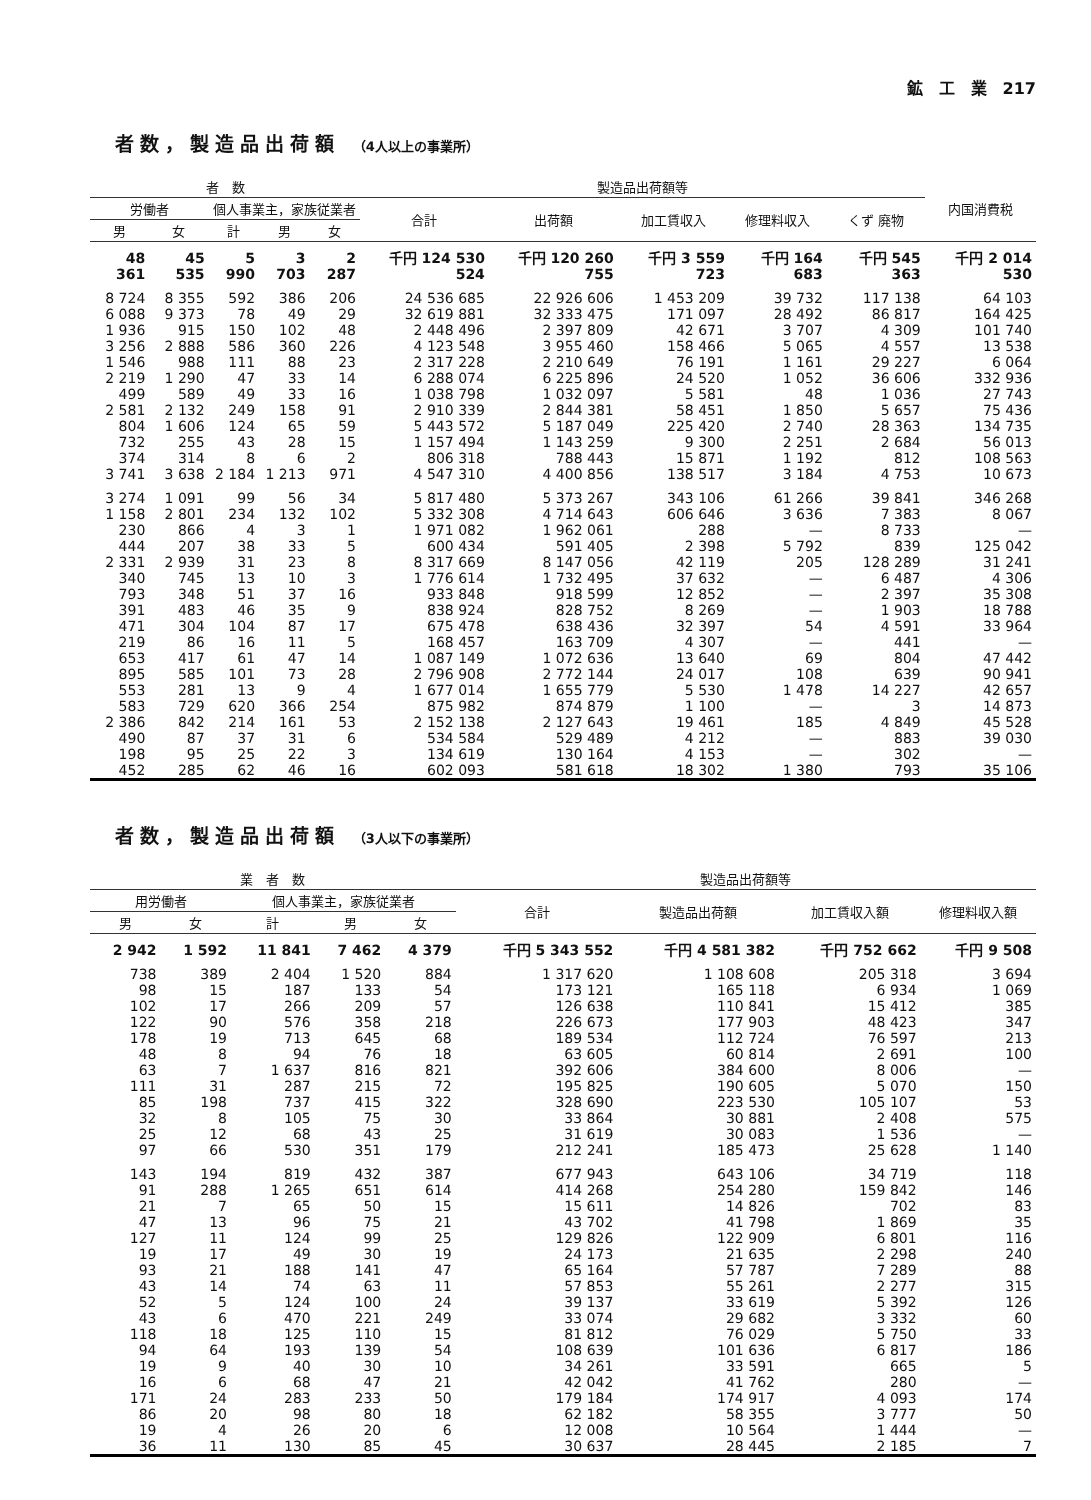鉱　工　業　217
者数，製造品出荷額 （4人以上の事業所）
| 者 数 | | | | | 製造品出荷額等 | | | | | 内国消費税 |
| --- | --- | --- | --- | --- | --- | --- | --- | --- | --- | --- |
| 労働者 | | 個人事業主，家族従業者 | | | 合計 | 出荷額 | 加工賃収入 | 修理料収入 | くず 廃物 | |
| 男 | 女 | 計 | 男 | 女 | | | | | | |
| 48 361 | 45 535 | 5 990 | 3 703 | 2 287 | 千円 124 530 524 | 千円 120 260 755 | 千円 3 559 723 | 千円 164 683 | 千円 545 363 | 千円 2 014 530 |
| 8 724 | 8 355 | 592 | 386 | 206 | 24 536 685 | 22 926 606 | 1 453 209 | 39 732 | 117 138 | 64 103 |
| 6 088 | 9 373 | 78 | 49 | 29 | 32 619 881 | 32 333 475 | 171 097 | 28 492 | 86 817 | 164 425 |
| 1 936 | 915 | 150 | 102 | 48 | 2 448 496 | 2 397 809 | 42 671 | 3 707 | 4 309 | 101 740 |
| 3 256 | 2 888 | 586 | 360 | 226 | 4 123 548 | 3 955 460 | 158 466 | 5 065 | 4 557 | 13 538 |
| 1 546 | 988 | 111 | 88 | 23 | 2 317 228 | 2 210 649 | 76 191 | 1 161 | 29 227 | 6 064 |
| 2 219 | 1 290 | 47 | 33 | 14 | 6 288 074 | 6 225 896 | 24 520 | 1 052 | 36 606 | 332 936 |
| 499 | 589 | 49 | 33 | 16 | 1 038 798 | 1 032 097 | 5 581 | 48 | 1 036 | 27 743 |
| 2 581 | 2 132 | 249 | 158 | 91 | 2 910 339 | 2 844 381 | 58 451 | 1 850 | 5 657 | 75 436 |
| 804 | 1 606 | 124 | 65 | 59 | 5 443 572 | 5 187 049 | 225 420 | 2 740 | 28 363 | 134 735 |
| 732 | 255 | 43 | 28 | 15 | 1 157 494 | 1 143 259 | 9 300 | 2 251 | 2 684 | 56 013 |
| 374 | 314 | 8 | 6 | 2 | 806 318 | 788 443 | 15 871 | 1 192 | 812 | 108 563 |
| 3 741 | 3 638 | 2 184 | 1 213 | 971 | 4 547 310 | 4 400 856 | 138 517 | 3 184 | 4 753 | 10 673 |
| 3 274 | 1 091 | 99 | 56 | 34 | 5 817 480 | 5 373 267 | 343 106 | 61 266 | 39 841 | 346 268 |
| 1 158 | 2 801 | 234 | 132 | 102 | 5 332 308 | 4 714 643 | 606 646 | 3 636 | 7 383 | 8 067 |
| 230 | 866 | 4 | 3 | 1 | 1 971 082 | 1 962 061 | 288 | — | 8 733 | — |
| 444 | 207 | 38 | 33 | 5 | 600 434 | 591 405 | 2 398 | 5 792 | 839 | 125 042 |
| 2 331 | 2 939 | 31 | 23 | 8 | 8 317 669 | 8 147 056 | 42 119 | 205 | 128 289 | 31 241 |
| 340 | 745 | 13 | 10 | 3 | 1 776 614 | 1 732 495 | 37 632 | — | 6 487 | 4 306 |
| 793 | 348 | 51 | 37 | 16 | 933 848 | 918 599 | 12 852 | — | 2 397 | 35 308 |
| 391 | 483 | 46 | 35 | 9 | 838 924 | 828 752 | 8 269 | — | 1 903 | 18 788 |
| 471 | 304 | 104 | 87 | 17 | 675 478 | 638 436 | 32 397 | 54 | 4 591 | 33 964 |
| 219 | 86 | 16 | 11 | 5 | 168 457 | 163 709 | 4 307 | — | 441 | — |
| 653 | 417 | 61 | 47 | 14 | 1 087 149 | 1 072 636 | 13 640 | 69 | 804 | 47 442 |
| 895 | 585 | 101 | 73 | 28 | 2 796 908 | 2 772 144 | 24 017 | 108 | 639 | 90 941 |
| 553 | 281 | 13 | 9 | 4 | 1 677 014 | 1 655 779 | 5 530 | 1 478 | 14 227 | 42 657 |
| 583 | 729 | 620 | 366 | 254 | 875 982 | 874 879 | 1 100 | — | 3 | 14 873 |
| 2 386 | 842 | 214 | 161 | 53 | 2 152 138 | 2 127 643 | 19 461 | 185 | 4 849 | 45 528 |
| 490 | 87 | 37 | 31 | 6 | 534 584 | 529 489 | 4 212 | — | 883 | 39 030 |
| 198 | 95 | 25 | 22 | 3 | 134 619 | 130 164 | 4 153 | — | 302 | — |
| 452 | 285 | 62 | 46 | 16 | 602 093 | 581 618 | 18 302 | 1 380 | 793 | 35 106 |
者数，製造品出荷額 （3人以下の事業所）
| 業 者 数 | | | | | 製造品出荷額等 | | | |
| --- | --- | --- | --- | --- | --- | --- | --- | --- |
| 用労働者 | | 個人事業主，家族従業者 | | | 合計 | 製造品出荷額 | 加工賃収入額 | 修理料収入額 |
| 男 | 女 | 計 | 男 | 女 | | | | |
| 2 942 | 1 592 | 11 841 | 7 462 | 4 379 | 千円 5 343 552 | 千円 4 581 382 | 千円 752 662 | 千円 9 508 |
| 738 | 389 | 2 404 | 1 520 | 884 | 1 317 620 | 1 108 608 | 205 318 | 3 694 |
| 98 | 15 | 187 | 133 | 54 | 173 121 | 165 118 | 6 934 | 1 069 |
| 102 | 17 | 266 | 209 | 57 | 126 638 | 110 841 | 15 412 | 385 |
| 122 | 90 | 576 | 358 | 218 | 226 673 | 177 903 | 48 423 | 347 |
| 178 | 19 | 713 | 645 | 68 | 189 534 | 112 724 | 76 597 | 213 |
| 48 | 8 | 94 | 76 | 18 | 63 605 | 60 814 | 2 691 | 100 |
| 63 | 7 | 1 637 | 816 | 821 | 392 606 | 384 600 | 8 006 | — |
| 111 | 31 | 287 | 215 | 72 | 195 825 | 190 605 | 5 070 | 150 |
| 85 | 198 | 737 | 415 | 322 | 328 690 | 223 530 | 105 107 | 53 |
| 32 | 8 | 105 | 75 | 30 | 33 864 | 30 881 | 2 408 | 575 |
| 25 | 12 | 68 | 43 | 25 | 31 619 | 30 083 | 1 536 | — |
| 97 | 66 | 530 | 351 | 179 | 212 241 | 185 473 | 25 628 | 1 140 |
| 143 | 194 | 819 | 432 | 387 | 677 943 | 643 106 | 34 719 | 118 |
| 91 | 288 | 1 265 | 651 | 614 | 414 268 | 254 280 | 159 842 | 146 |
| 21 | 7 | 65 | 50 | 15 | 15 611 | 14 826 | 702 | 83 |
| 47 | 13 | 96 | 75 | 21 | 43 702 | 41 798 | 1 869 | 35 |
| 127 | 11 | 124 | 99 | 25 | 129 826 | 122 909 | 6 801 | 116 |
| 19 | 17 | 49 | 30 | 19 | 24 173 | 21 635 | 2 298 | 240 |
| 93 | 21 | 188 | 141 | 47 | 65 164 | 57 787 | 7 289 | 88 |
| 43 | 14 | 74 | 63 | 11 | 57 853 | 55 261 | 2 277 | 315 |
| 52 | 5 | 124 | 100 | 24 | 39 137 | 33 619 | 5 392 | 126 |
| 43 | 6 | 470 | 221 | 249 | 33 074 | 29 682 | 3 332 | 60 |
| 118 | 18 | 125 | 110 | 15 | 81 812 | 76 029 | 5 750 | 33 |
| 94 | 64 | 193 | 139 | 54 | 108 639 | 101 636 | 6 817 | 186 |
| 19 | 9 | 40 | 30 | 10 | 34 261 | 33 591 | 665 | 5 |
| 16 | 6 | 68 | 47 | 21 | 42 042 | 41 762 | 280 | — |
| 171 | 24 | 283 | 233 | 50 | 179 184 | 174 917 | 4 093 | 174 |
| 86 | 20 | 98 | 80 | 18 | 62 182 | 58 355 | 3 777 | 50 |
| 19 | 4 | 26 | 20 | 6 | 12 008 | 10 564 | 1 444 | — |
| 36 | 11 | 130 | 85 | 45 | 30 637 | 28 445 | 2 185 | 7 |